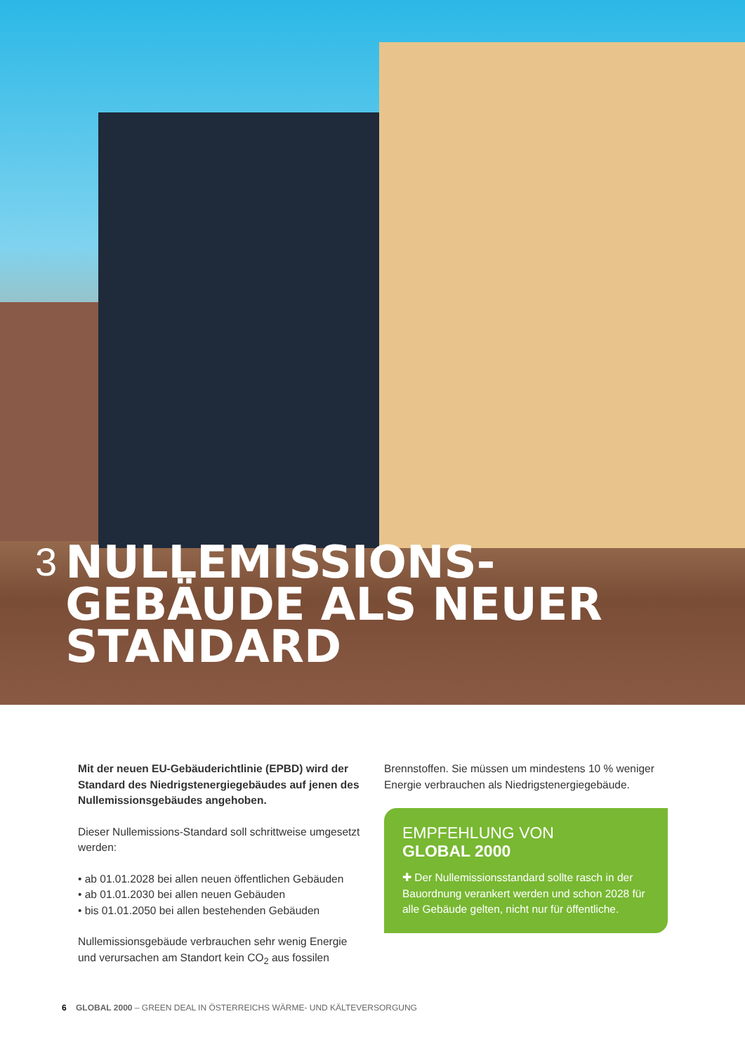3 NULLEMISSIONS-
GEBÄUDE ALS NEUER
STANDARD
Mit der neuen EU-Gebäuderichtlinie (EPBD) wird der Standard des Niedrigstenergiegebäudes auf jenen des Nullemissionsgebäudes angehoben.
Dieser Nullemissions-Standard soll schrittweise umgesetzt werden:
• ab 01.01.2028 bei allen neuen öffentlichen Gebäuden
• ab 01.01.2030 bei allen neuen Gebäuden
• bis 01.01.2050 bei allen bestehenden Gebäuden
Nullemissionsgebäude verbrauchen sehr wenig Energie und verursachen am Standort kein CO<sub>2</sub> aus fossilen
Brennstoffen. Sie müssen um mindestens 10 % weniger Energie verbrauchen als Niedrigsten­ergiegebäude.
EMPFEHLUNG VON
GLOBAL 2000
✚ Der Nullemissionsstandard sollte rasch in der Bauordnung verankert werden und schon 2028 für alle Gebäude gelten, nicht nur für öffentliche.
6 GLOBAL 2000 – GREEN DEAL IN ÖSTERREICHS WÄRME- UND KÄLTEVERSORGUNG